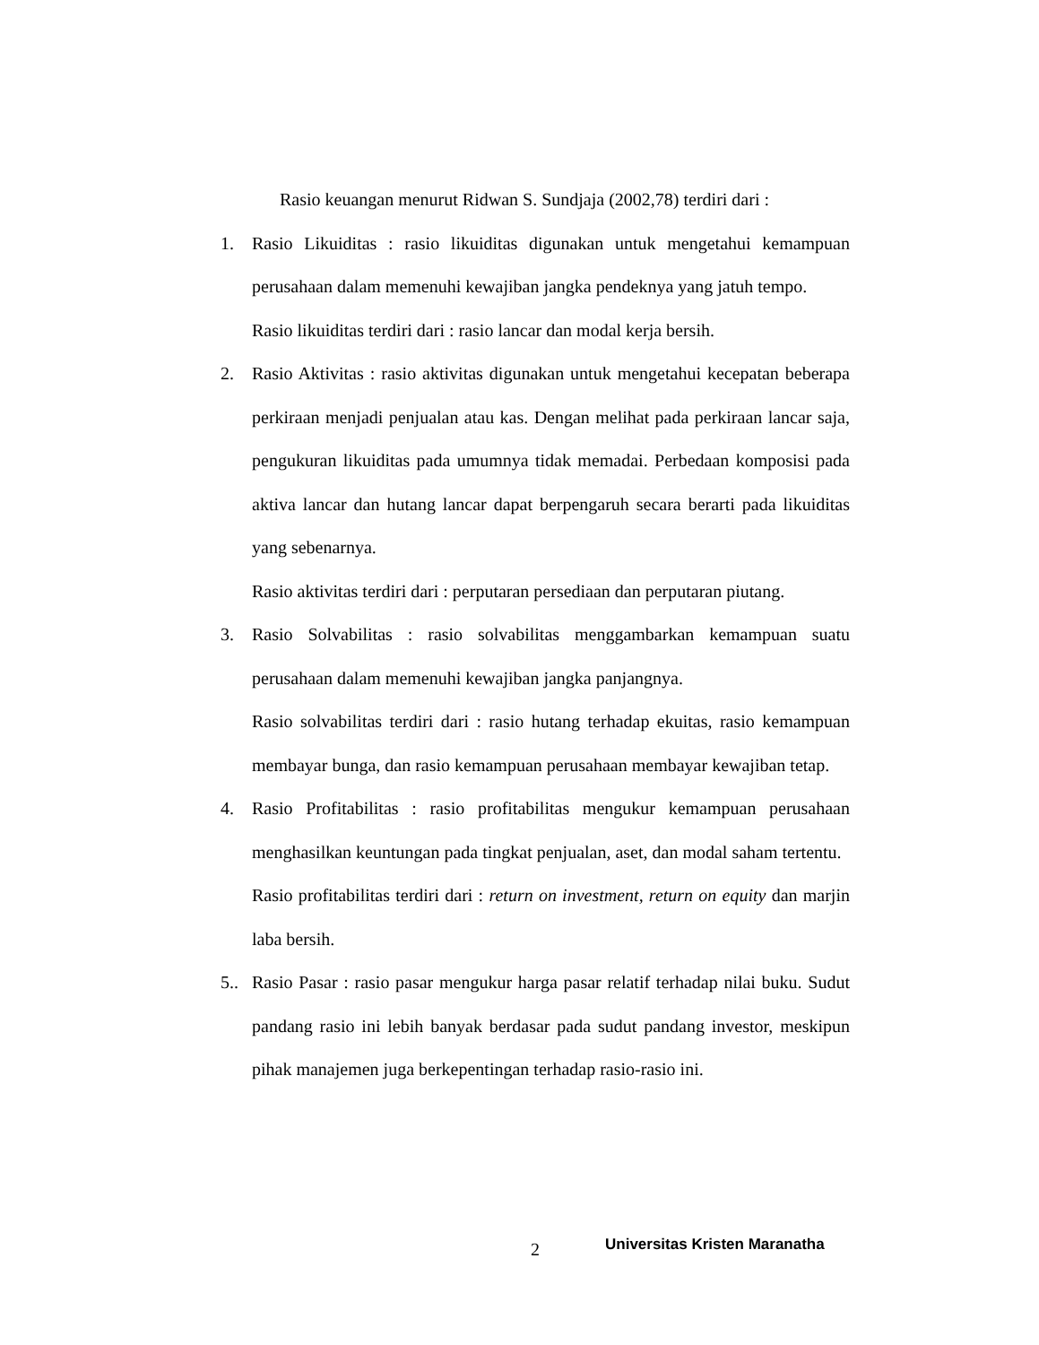Rasio keuangan menurut Ridwan S. Sundjaja (2002,78) terdiri dari :
1. Rasio Likuiditas : rasio likuiditas digunakan untuk mengetahui kemampuan perusahaan dalam memenuhi kewajiban jangka pendeknya yang jatuh tempo.
Rasio likuiditas terdiri dari : rasio lancar dan modal kerja bersih.
2. Rasio Aktivitas : rasio aktivitas digunakan untuk mengetahui kecepatan beberapa perkiraan menjadi penjualan atau kas. Dengan melihat pada perkiraan lancar saja, pengukuran likuiditas pada umumnya tidak memadai. Perbedaan komposisi pada aktiva lancar dan hutang lancar dapat berpengaruh secara berarti pada likuiditas yang sebenarnya.
Rasio aktivitas terdiri dari : perputaran persediaan dan perputaran piutang.
3. Rasio Solvabilitas : rasio solvabilitas menggambarkan kemampuan suatu perusahaan dalam memenuhi kewajiban jangka panjangnya.
Rasio solvabilitas terdiri dari : rasio hutang terhadap ekuitas, rasio kemampuan membayar bunga, dan rasio kemampuan perusahaan membayar kewajiban tetap.
4. Rasio Profitabilitas : rasio profitabilitas mengukur kemampuan perusahaan menghasilkan keuntungan pada tingkat penjualan, aset, dan modal saham tertentu.
Rasio profitabilitas terdiri dari : return on investment, return on equity dan marjin laba bersih.
5..
Rasio Pasar : rasio pasar mengukur harga pasar relatif terhadap nilai buku. Sudut pandang rasio ini lebih banyak berdasar pada sudut pandang investor, meskipun pihak manajemen juga berkepentingan terhadap rasio-rasio ini.
2 Universitas Kristen Maranatha